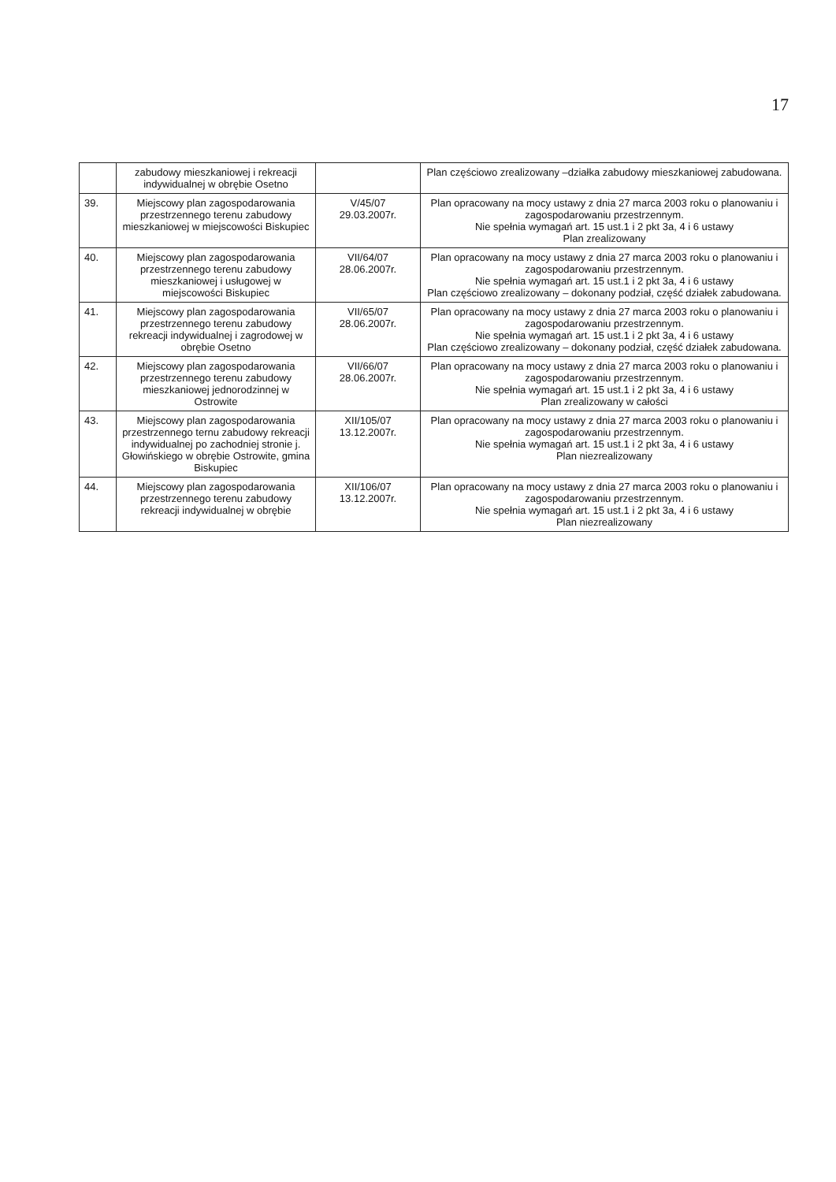17
| | zabudowy mieszkaniowej i rekreacji indywidualnej w obrębie Osetno | | Plan częściowo zrealizowany –działka zabudowy mieszkaniowej zabudowana. |
| 39. | Miejscowy plan zagospodarowania przestrzennego terenu zabudowy mieszkaniowej w miejscowości Biskupiec | V/45/07 29.03.2007r. | Plan opracowany na mocy ustawy z dnia 27 marca 2003 roku o planowaniu i zagospodarowaniu przestrzennym. Nie spełnia wymagań art. 15 ust.1 i 2 pkt 3a, 4 i 6 ustawy Plan zrealizowany |
| 40. | Miejscowy plan zagospodarowania przestrzennego terenu zabudowy mieszkaniowej i usługowej w miejscowości Biskupiec | VII/64/07 28.06.2007r. | Plan opracowany na mocy ustawy z dnia 27 marca 2003 roku o planowaniu i zagospodarowaniu przestrzennym. Nie spełnia wymagań art. 15 ust.1 i 2 pkt 3a, 4 i 6 ustawy Plan częściowo zrealizowany – dokonany podział, część działek zabudowana. |
| 41. | Miejscowy plan zagospodarowania przestrzennego terenu zabudowy rekreacji indywidualnej i zagrodowej w obrębie Osetno | VII/65/07 28.06.2007r. | Plan opracowany na mocy ustawy z dnia 27 marca 2003 roku o planowaniu i zagospodarowaniu przestrzennym. Nie spełnia wymagań art. 15 ust.1 i 2 pkt 3a, 4 i 6 ustawy Plan częściowo zrealizowany – dokonany podział, część działek zabudowana. |
| 42. | Miejscowy plan zagospodarowania przestrzennego terenu zabudowy mieszkaniowej jednorodzinnej w Ostrowite | VII/66/07 28.06.2007r. | Plan opracowany na mocy ustawy z dnia 27 marca 2003 roku o planowaniu i zagospodarowaniu przestrzennym. Nie spełnia wymagań art. 15 ust.1 i 2 pkt 3a, 4 i 6 ustawy Plan zrealizowany w całości |
| 43. | Miejscowy plan zagospodarowania przestrzennego ternu zabudowy rekreacji indywidualnej po zachodniej stronie j. Głowińskiego w obrębie Ostrowite, gmina Biskupiec | XII/105/07 13.12.2007r. | Plan opracowany na mocy ustawy z dnia 27 marca 2003 roku o planowaniu i zagospodarowaniu przestrzennym. Nie spełnia wymagań art. 15 ust.1 i 2 pkt 3a, 4 i 6 ustawy Plan niezrealizowany |
| 44. | Miejscowy plan zagospodarowania przestrzennego terenu zabudowy rekreacji indywidualnej w obrębie | XII/106/07 13.12.2007r. | Plan opracowany na mocy ustawy z dnia 27 marca 2003 roku o planowaniu i zagospodarowaniu przestrzennym. Nie spełnia wymagań art. 15 ust.1 i 2 pkt 3a, 4 i 6 ustawy Plan niezrealizowany |